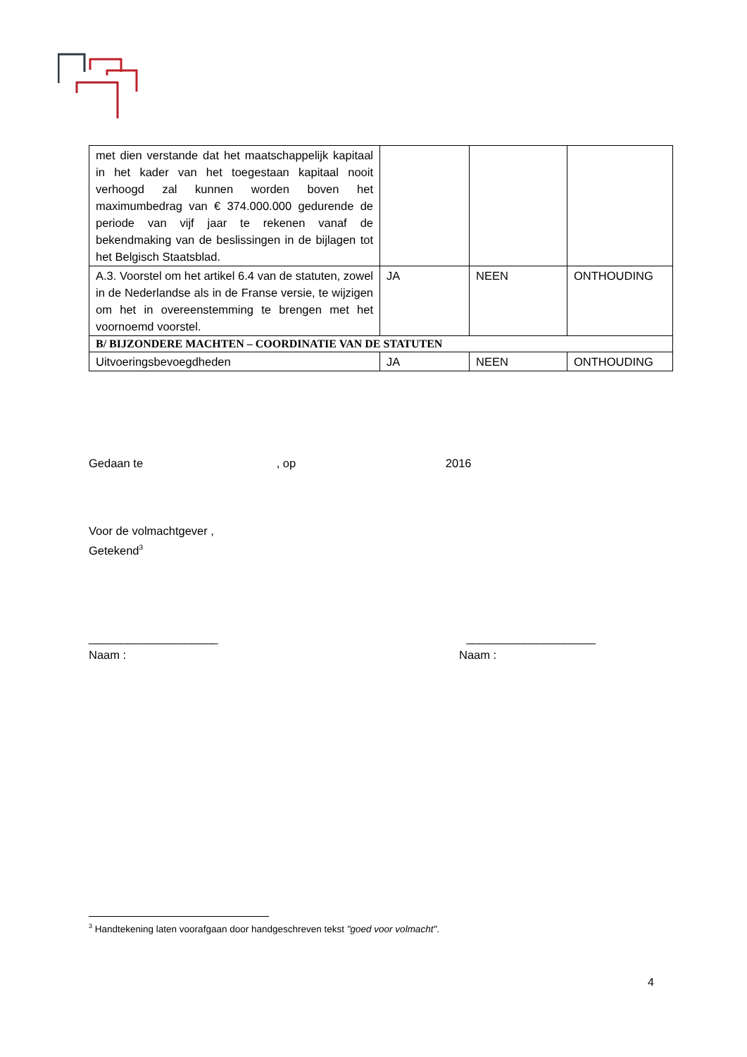| met dien verstande dat het maatschappelijk kapitaal in het kader van het toegestaan kapitaal nooit verhoogd zal kunnen worden boven het maximumbedrag van € 374.000.000 gedurende de periode van vijf jaar te rekenen vanaf de bekendmaking van de beslissingen in de bijlagen tot het Belgisch Staatsblad. | | | |
| A.3. Voorstel om het artikel 6.4 van de statuten, zowel in de Nederlandse als in de Franse versie, te wijzigen om het in overeenstemming te brengen met het voornoemd voorstel. | JA | NEEN | ONTHOUDING |
| B/ BIJZONDERE MACHTEN – COORDINATIE VAN DE STATUTEN | | | |
| Uitvoeringsbevoegdheden | JA | NEEN | ONTHOUDING |
Gedaan te , op 2016
Voor de volmachtgever ,
Getekend<sup>3</sup>
____________________ ____________________
Naam : Naam :
<sup>3</sup> Handtekening laten voorafgaan door handgeschreven tekst "goed voor volmacht".
4